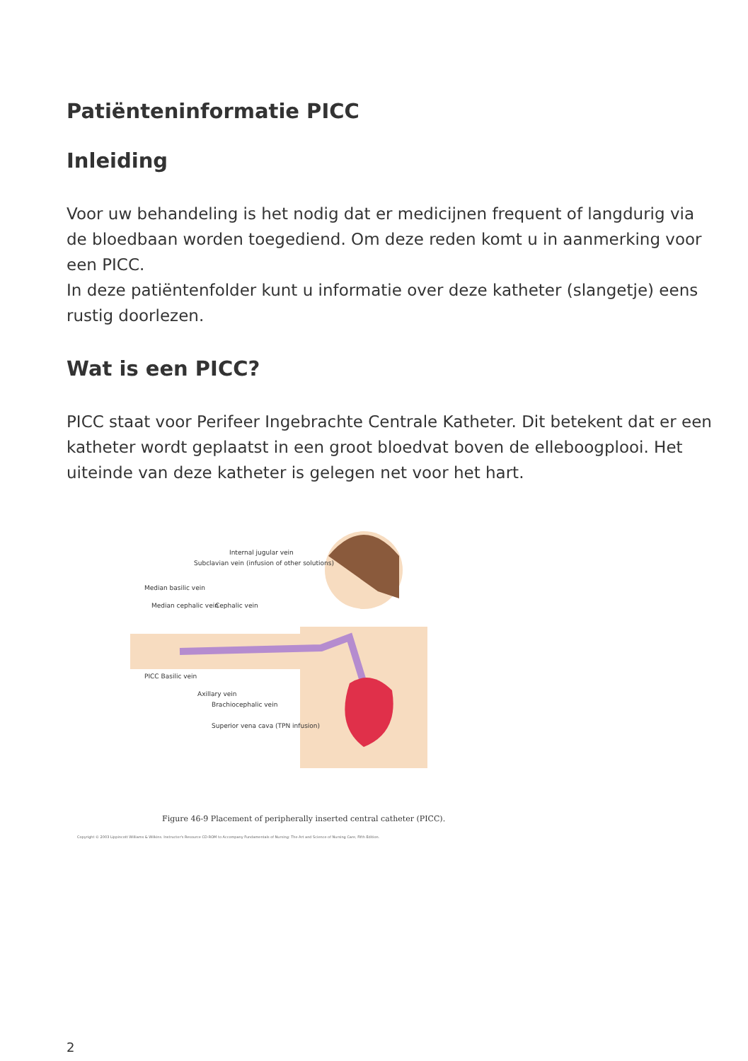Patiënteninformatie PICC
Inleiding
Voor uw behandeling is het nodig dat er medicijnen frequent of langdurig via de bloedbaan worden toegediend. Om deze reden komt u in aanmerking voor een PICC.
In deze patiëntenfolder kunt u informatie over deze katheter (slangetje) eens rustig doorlezen.
Wat is een PICC?
PICC staat voor Perifeer Ingebrachte Centrale Katheter. Dit betekent dat er een katheter wordt geplaatst in een groot bloedvat boven de elleboogplooi. Het uiteinde van deze katheter is gelegen net voor het hart.
Internal jugular vein
Subclavian vein (infusion of other solutions)
Median basilic vein
Median cephalic vein Cephalic vein
PICC Basilic vein
Axillary vein
Brachiocephalic vein
Superior vena cava (TPN infusion)
Figure 46-9 Placement of peripherally inserted central catheter (PICC).
Copyright © 2003 Lippincott Williams & Wilkins. Instructor's Resource CD-ROM to Accompany Fundamentals of Nursing: The Art and Science of Nursing Care, Fifth Edition.
2